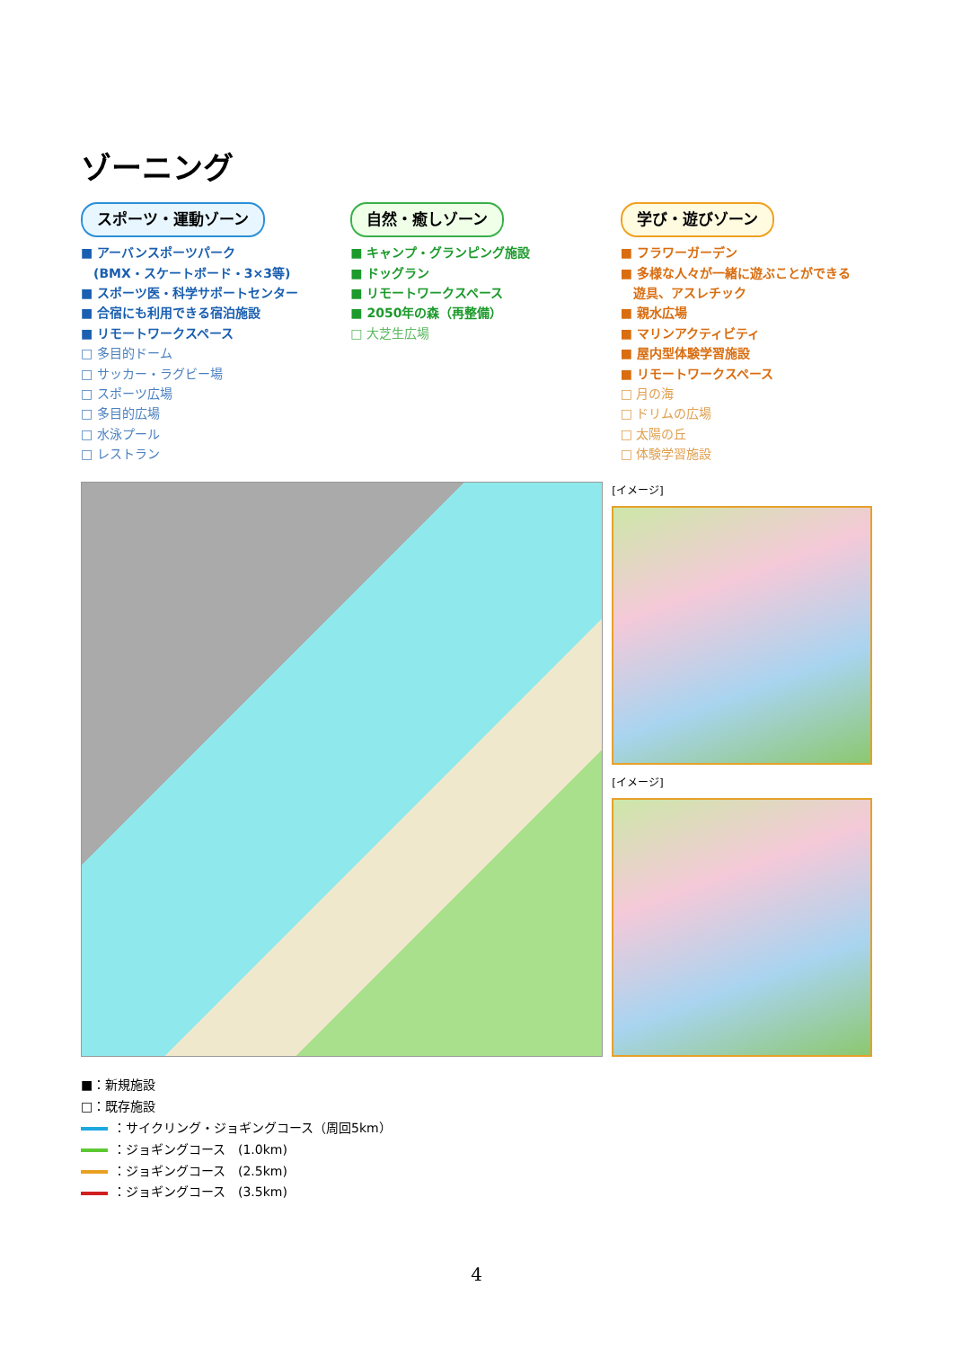ゾーニング
スポーツ・運動ゾーン
■ アーバンスポーツパーク
　(BMX・スケートボード・3×3等)
■ スポーツ医・科学サポートセンター
■ 合宿にも利用できる宿泊施設
■ リモートワークスペース
□ 多目的ドーム
□ サッカー・ラグビー場
□ スポーツ広場
□ 多目的広場
□ 水泳プール
□ レストラン
自然・癒しゾーン
■ キャンプ・グランピング施設
■ ドッグラン
■ リモートワークスペース
■ 2050年の森（再整備）
□ 大芝生広場
学び・遊びゾーン
■ フラワーガーデン
■ 多様な人々が一緒に遊ぶことができる
　遊具、アスレチック
■ 親水広場
■ マリンアクティビティ
■ 屋内型体験学習施設
■ リモートワークスペース
□ 月の海
□ ドリムの広場
□ 太陽の丘
□ 体験学習施設
[イメージ]
[イメージ]
■：新規施設
□：既存施設
：サイクリング・ジョギングコース（周回5km）
：ジョギングコース　(1.0km)
：ジョギングコース　(2.5km)
：ジョギングコース　(3.5km)
4